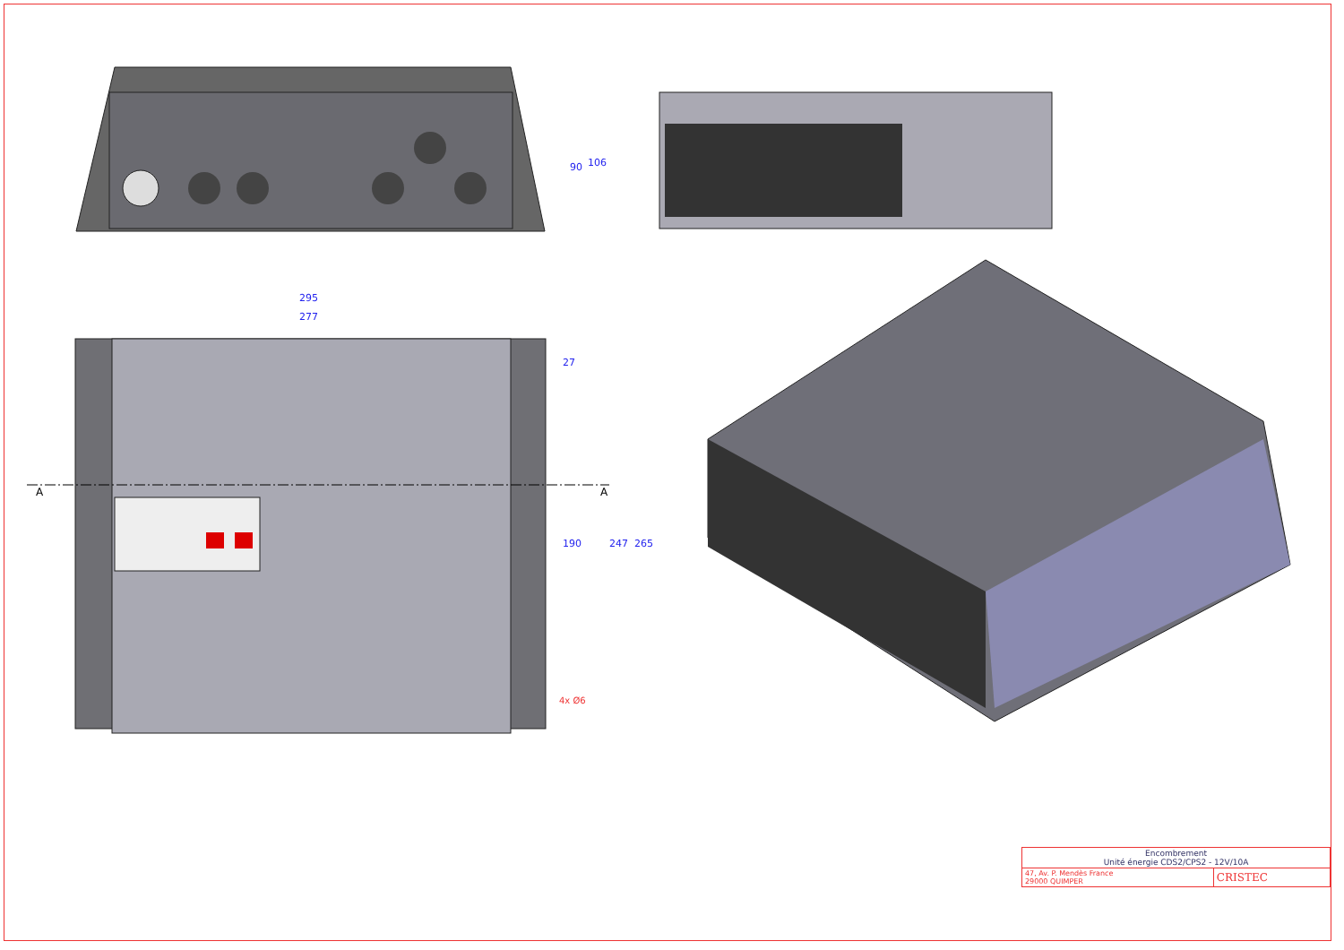295
277
90 106
27
190 247 265
A A
4x Ø6
| Encombrement Unité énergie CDS2/CPS2 - 12V/10A | |
| 47, Av. P. Mendès France 29000 QUIMPER | CRISTEC |